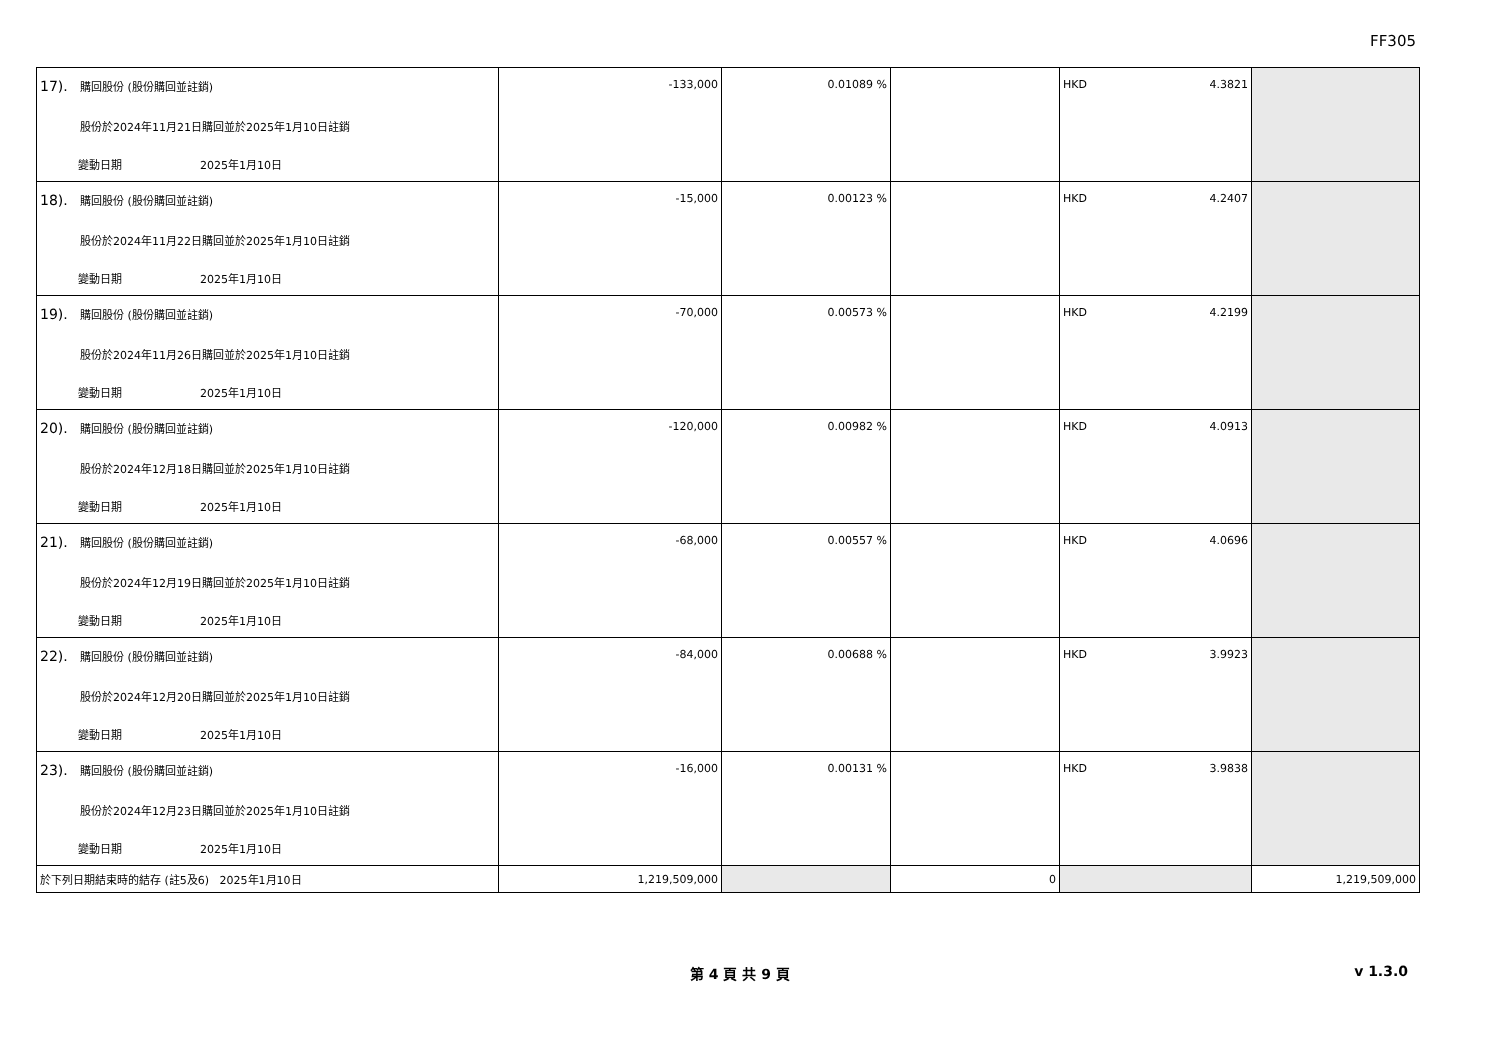FF305
| 17). 購回股份 (股份購回並註銷) 股份於2024年11月21日購回並於2025年1月10日註銷 變動日期 2025年1月10日 | -133,000 | 0.01089 % | | HKD 4.3821 | |
| 18). 購回股份 (股份購回並註銷) 股份於2024年11月22日購回並於2025年1月10日註銷 變動日期 2025年1月10日 | -15,000 | 0.00123 % | | HKD 4.2407 | |
| 19). 購回股份 (股份購回並註銷) 股份於2024年11月26日購回並於2025年1月10日註銷 變動日期 2025年1月10日 | -70,000 | 0.00573 % | | HKD 4.2199 | |
| 20). 購回股份 (股份購回並註銷) 股份於2024年12月18日購回並於2025年1月10日註銷 變動日期 2025年1月10日 | -120,000 | 0.00982 % | | HKD 4.0913 | |
| 21). 購回股份 (股份購回並註銷) 股份於2024年12月19日購回並於2025年1月10日註銷 變動日期 2025年1月10日 | -68,000 | 0.00557 % | | HKD 4.0696 | |
| 22). 購回股份 (股份購回並註銷) 股份於2024年12月20日購回並於2025年1月10日註銷 變動日期 2025年1月10日 | -84,000 | 0.00688 % | | HKD 3.9923 | |
| 23). 購回股份 (股份購回並註銷) 股份於2024年12月23日購回並於2025年1月10日註銷 變動日期 2025年1月10日 | -16,000 | 0.00131 % | | HKD 3.9838 | |
| 於下列日期結束時的結存 (註5及6) 2025年1月10日 | 1,219,509,000 | | 0 | | 1,219,509,000 |
第 4 頁 共 9 頁 v 1.3.0